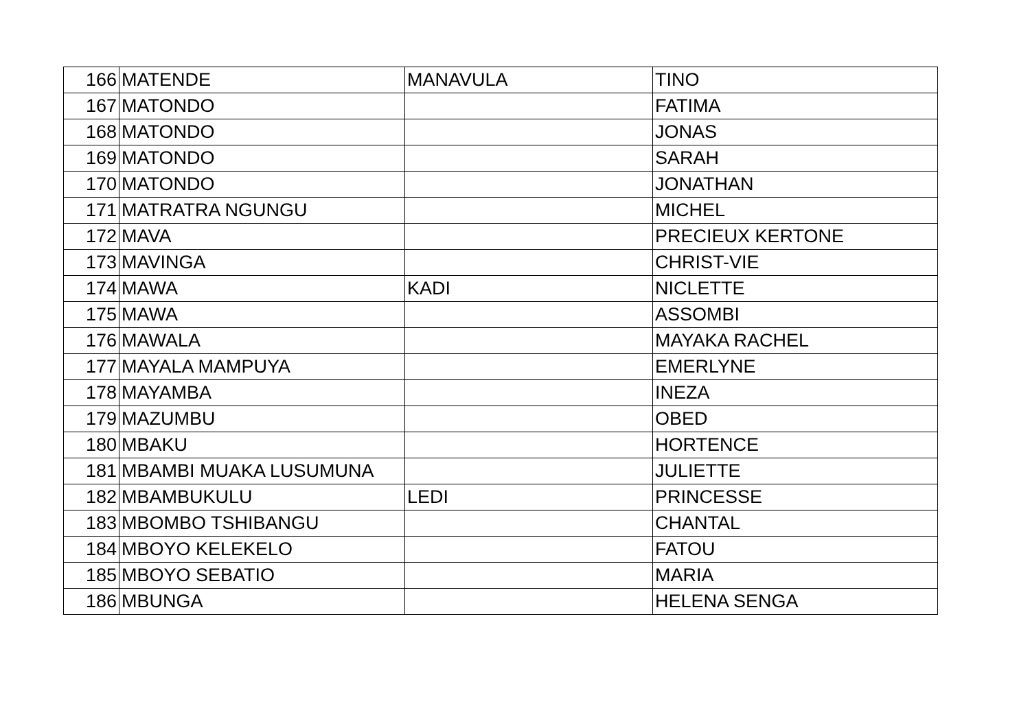| 166 | MATENDE | MANAVULA | TINO |
| 167 | MATONDO | | FATIMA |
| 168 | MATONDO | | JONAS |
| 169 | MATONDO | | SARAH |
| 170 | MATONDO | | JONATHAN |
| 171 | MATRATRA NGUNGU | | MICHEL |
| 172 | MAVA | | PRECIEUX KERTONE |
| 173 | MAVINGA | | CHRIST-VIE |
| 174 | MAWA | KADI | NICLETTE |
| 175 | MAWA | | ASSOMBI |
| 176 | MAWALA | | MAYAKA RACHEL |
| 177 | MAYALA MAMPUYA | | EMERLYNE |
| 178 | MAYAMBA | | INEZA |
| 179 | MAZUMBU | | OBED |
| 180 | MBAKU | | HORTENCE |
| 181 | MBAMBI MUAKA LUSUMUNA | | JULIETTE |
| 182 | MBAMBUKULU | LEDI | PRINCESSE |
| 183 | MBOMBO TSHIBANGU | | CHANTAL |
| 184 | MBOYO KELEKELO | | FATOU |
| 185 | MBOYO SEBATIO | | MARIA |
| 186 | MBUNGA | | HELENA SENGA |